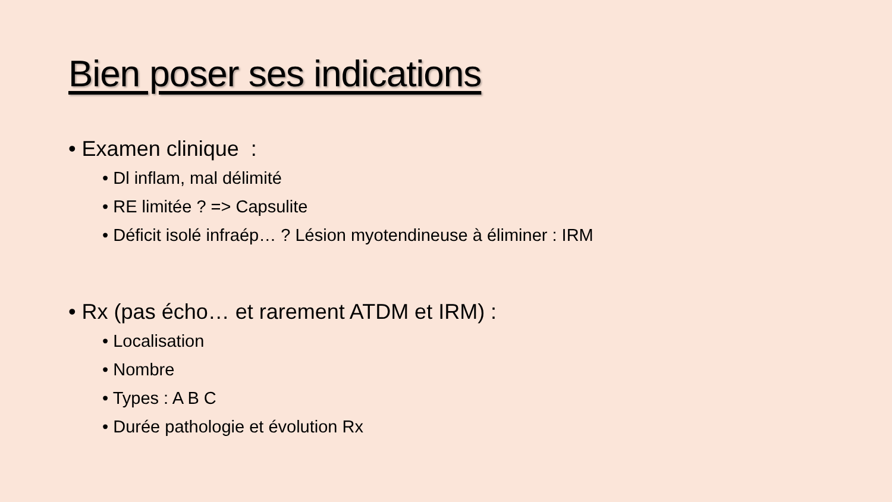Bien poser ses indications
• Examen clinique :
• Dl inflam, mal délimité
• RE limitée ? => Capsulite
• Déficit isolé infraép… ? Lésion myotendineuse à éliminer : IRM
• Rx (pas écho… et rarement ATDM et IRM) :
• Localisation
• Nombre
• Types : A B C
• Durée pathologie et évolution Rx